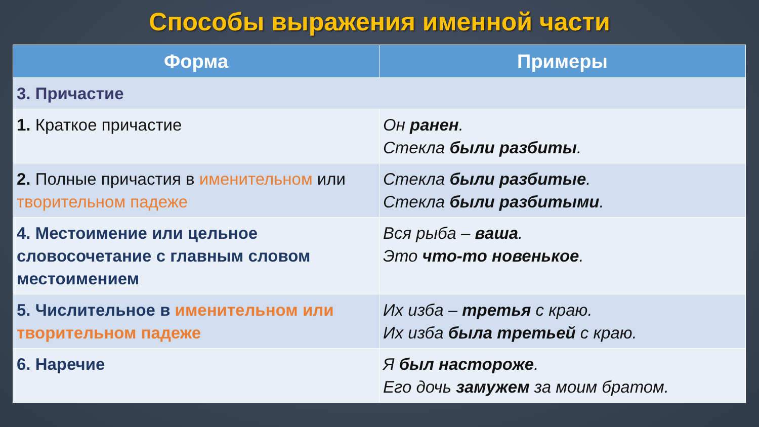Способы выражения именной части
| Форма | Примеры |
| --- | --- |
| 3. Причастие | |
| 1. Краткое причастие | Он ранен . Стекла были разбиты . |
| 2. Полные причастия в именительном или творительном падеже | Стекла были разбитые . Стекла были разбитыми . |
| 4. Местоимение или цельное словосочетание с главным словом местоимением | Вся рыба – ваша . Это что-то новенькое . |
| 5. Числительное в именительном или творительном падеже | Их изба – третья с краю. Их изба была третьей с краю. |
| 6. Наречие | Я был настороже . Его дочь замужем за моим братом. |